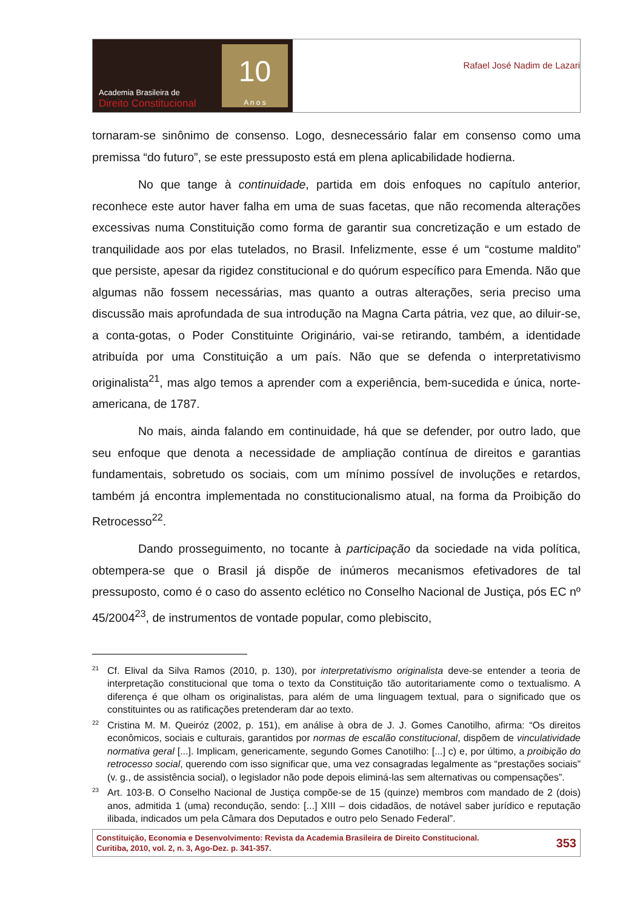Academia Brasileira de
Direito Constitucional
10
A n o s
Rafael José Nadim de Lazari
tornaram-se sinônimo de consenso. Logo, desnecessário falar em consenso como uma premissa “do futuro”, se este pressuposto está em plena aplicabilidade hodierna.
No que tange à continuidade, partida em dois enfoques no capítulo anterior, reconhece este autor haver falha em uma de suas facetas, que não recomenda alterações excessivas numa Constituição como forma de garantir sua concretização e um estado de tranquilidade aos por elas tutelados, no Brasil. Infelizmente, esse é um “costume maldito” que persiste, apesar da rigidez constitucional e do quórum específico para Emenda. Não que algumas não fossem necessárias, mas quanto a outras alterações, seria preciso uma discussão mais aprofundada de sua introdução na Magna Carta pátria, vez que, ao diluir-se, a conta-gotas, o Poder Constituinte Originário, vai-se retirando, também, a identidade atribuída por uma Constituição a um país. Não que se defenda o interpretativismo originalista<sup>21</sup>, mas algo temos a aprender com a experiência, bem-sucedida e única, norte-americana, de 1787.
No mais, ainda falando em continuidade, há que se defender, por outro lado, que seu enfoque que denota a necessidade de ampliação contínua de direitos e garantias fundamentais, sobretudo os sociais, com um mínimo possível de involuções e retardos, também já encontra implementada no constitucionalismo atual, na forma da Proibição do Retrocesso<sup>22</sup>.
Dando prosseguimento, no tocante à participação da sociedade na vida política, obtempera-se que o Brasil já dispõe de inúmeros mecanismos efetivadores de tal pressuposto, como é o caso do assento eclético no Conselho Nacional de Justiça, pós EC nº 45/2004<sup>23</sup>, de instrumentos de vontade popular, como plebiscito,
<sup>21</sup>
Cf. Elival da Silva Ramos (2010, p. 130), por interpretativismo originalista deve-se entender a teoria de interpretação constitucional que toma o texto da Constituição tão autoritariamente como o textualismo. A diferença é que olham os originalistas, para além de uma linguagem textual, para o significado que os constituintes ou as ratificações pretenderam dar ao texto.
<sup>22</sup>
Cristina M. M. Queiróz (2002, p. 151), em análise à obra de J. J. Gomes Canotilho, afirma: “Os direitos econômicos, sociais e culturais, garantidos por normas de escalão constitucional, dispõem de vinculatividade normativa geral [...]. Implicam, genericamente, segundo Gomes Canotilho: [...] c) e, por último, a proibição do retrocesso social, querendo com isso significar que, uma vez consagradas legalmente as “prestações sociais” (v. g., de assistência social), o legislador não pode depois eliminá-las sem alternativas ou compensações”.
<sup>23</sup>
Art. 103-B. O Conselho Nacional de Justiça compõe-se de 15 (quinze) membros com mandado de 2 (dois) anos, admitida 1 (uma) recondução, sendo: [...] XIII – dois cidadãos, de notável saber jurídico e reputação ilibada, indicados um pela Câmara dos Deputados e outro pelo Senado Federal”.
Constituição, Economia e Desenvolvimento: Revista da Academia Brasileira de Direito Constitucional.
Curitiba, 2010, vol. 2, n. 3, Ago-Dez. p. 341-357.
353